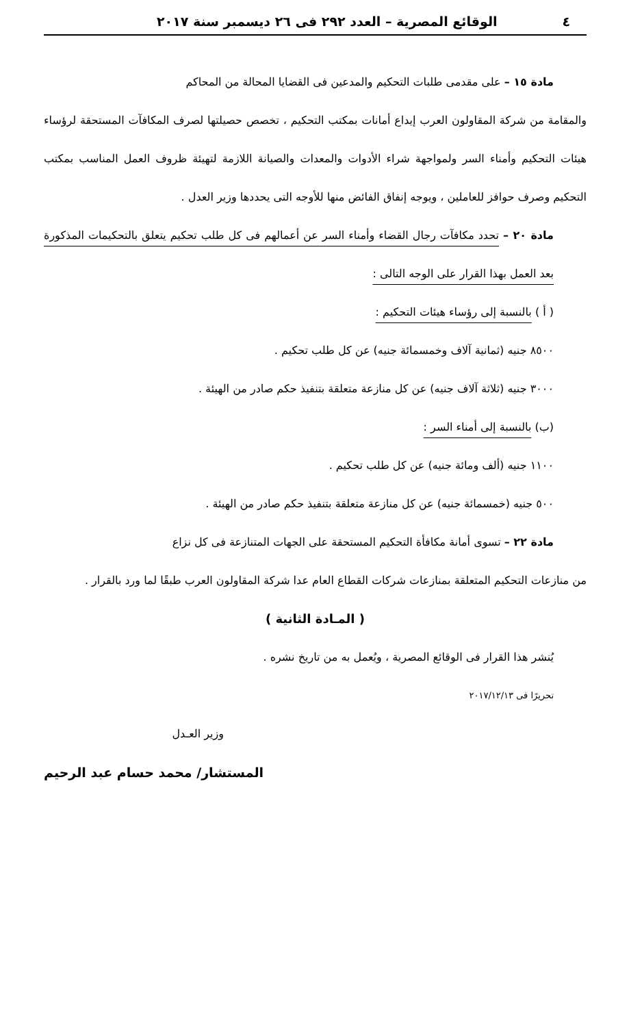٤ الوقائع المصرية – العدد ٢٩٢ فى ٢٦ ديسمبر سنة ٢٠١٧
مادة ١٥ – على مقدمى طلبات التحكيم والمدعين فى القضايا المحالة من المحاكم
والمقامة من شركة المقاولون العرب إيداع أمانات بمكتب التحكيم ، تخصص حصيلتها لصرف المكافآت المستحقة لرؤساء هيئات التحكيم وأمناء السر ولمواجهة شراء الأدوات والمعدات والصيانة اللازمة لتهيئة ظروف العمل المناسب بمكتب التحكيم وصرف حوافز للعاملين ، ويوجه إنفاق الفائض منها للأوجه التى يحددها وزير العدل .
مادة ٢٠ – تحدد مكافآت رجال القضاء وأمناء السر عن أعمالهم فى كل طلب تحكيم يتعلق بالتحكيمات المذكورة بعد العمل بهذا القرار على الوجه التالى :
( أ ) بالنسبة إلى رؤساء هيئات التحكيم :
٨٥٠٠ جنيه (ثمانية آلاف وخمسمائة جنيه) عن كل طلب تحكيم .
٣٠٠٠ جنيه (ثلاثة آلاف جنيه) عن كل منازعة متعلقة بتنفيذ حكم صادر من الهيئة .
(ب) بالنسبة إلى أمناء السر :
١١٠٠ جنيه (ألف ومائة جنيه) عن كل طلب تحكيم .
٥٠٠ جنيه (خمسمائة جنيه) عن كل منازعة متعلقة بتنفيذ حكم صادر من الهيئة .
مادة ٢٢ – تسوى أمانة مكافأة التحكيم المستحقة على الجهات المتنازعة فى كل نزاع
من منازعات التحكيم المتعلقة بمنازعات شركات القطاع العام عدا شركة المقاولون العرب طبقًا لما ورد بالقرار .
( المـادة الثانية )
يُنشر هذا القرار فى الوقائع المصرية ، ويُعمل به من تاريخ نشره .
تحريرًا فى ٢٠١٧/١٢/١٣
وزير العـدل
المستشار/ محمد حسام عبد الرحيم